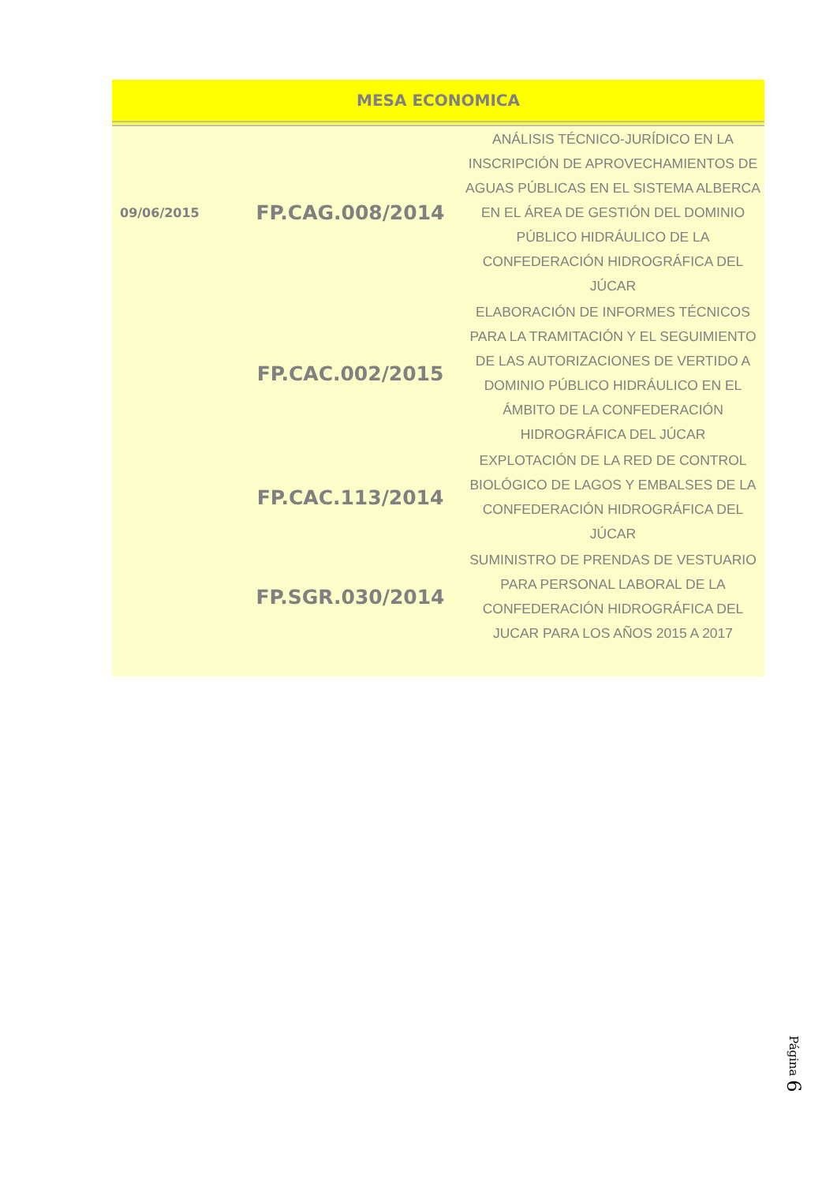| MESA ECONOMICA | | |
| --- | --- | --- |
| 09/06/2015 | FP.CAG.008/2014 | ANÁLISIS TÉCNICO-JURÍDICO EN LA INSCRIPCIÓN DE APROVECHAMIENTOS DE AGUAS PÚBLICAS EN EL SISTEMA ALBERCA EN EL ÁREA DE GESTIÓN DEL DOMINIO PÚBLICO HIDRÁULICO DE LA CONFEDERACIÓN HIDROGRÁFICA DEL JÚCAR |
| | FP.CAC.002/2015 | ELABORACIÓN DE INFORMES TÉCNICOS PARA LA TRAMITACIÓN Y EL SEGUIMIENTO DE LAS AUTORIZACIONES DE VERTIDO A DOMINIO PÚBLICO HIDRÁULICO EN EL ÁMBITO DE LA CONFEDERACIÓN HIDROGRÁFICA DEL JÚCAR |
| | FP.CAC.113/2014 | EXPLOTACIÓN DE LA RED DE CONTROL BIOLÓGICO DE LAGOS Y EMBALSES DE LA CONFEDERACIÓN HIDROGRÁFICA DEL JÚCAR |
| | FP.SGR.030/2014 | SUMINISTRO DE PRENDAS DE VESTUARIO PARA PERSONAL LABORAL DE LA CONFEDERACIÓN HIDROGRÁFICA DEL JUCAR PARA LOS AÑOS 2015 A 2017 |
Página 6